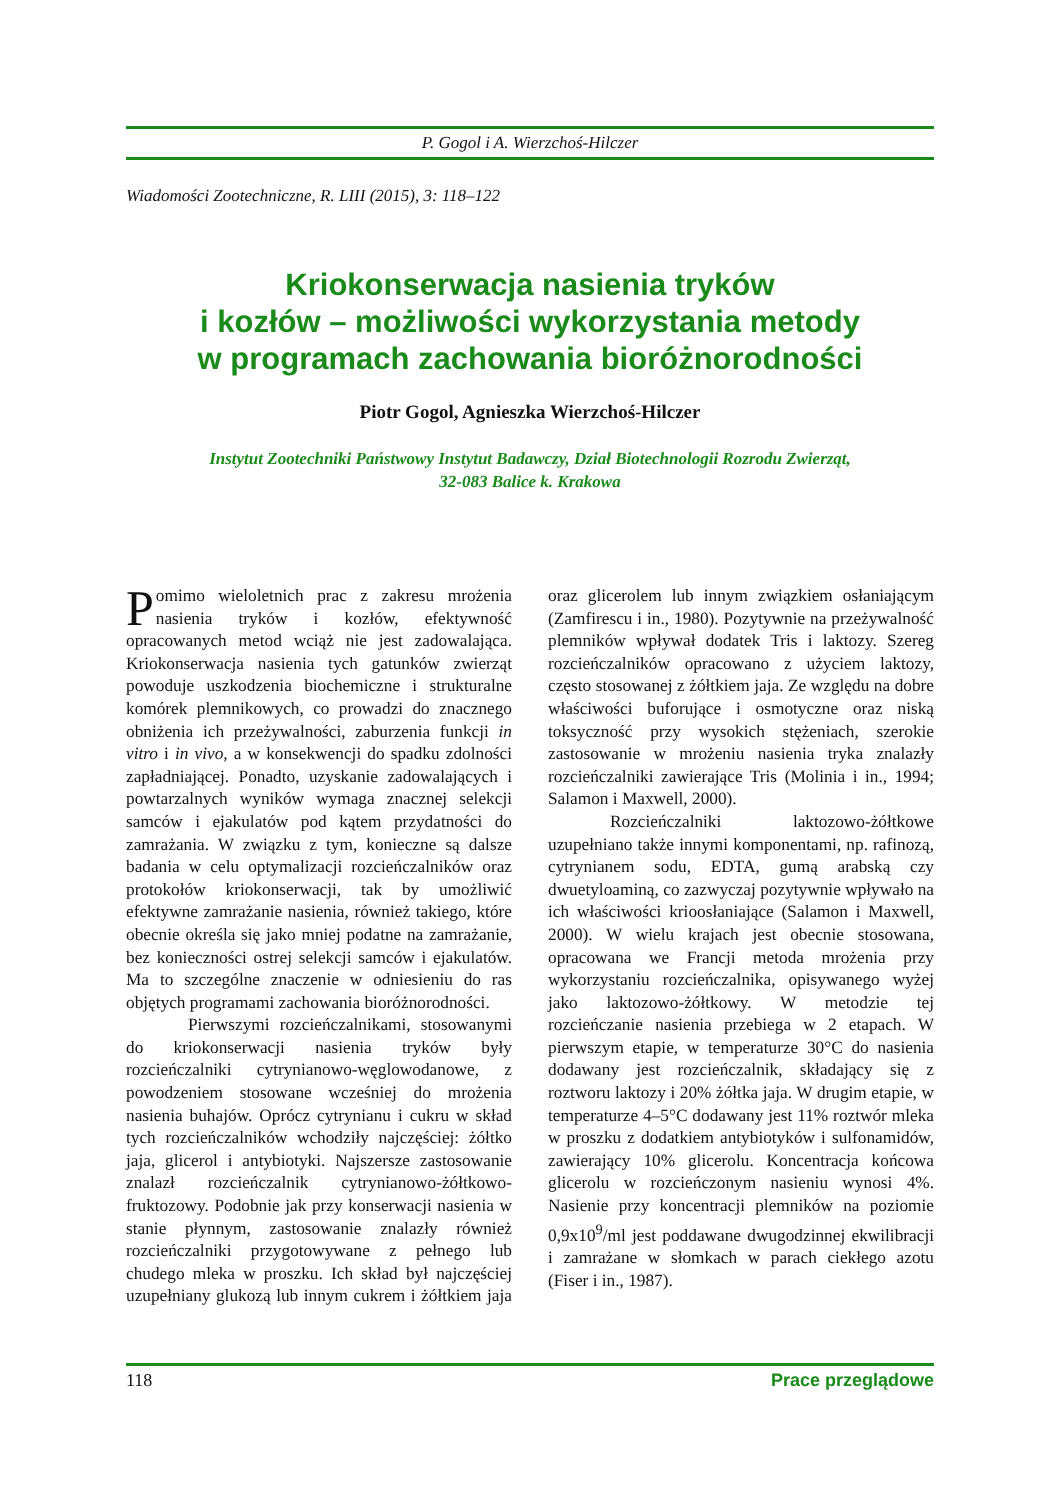P. Gogol i A. Wierzchoś-Hilczer
Wiadomości Zootechniczne, R. LIII (2015), 3: 118–122
Kriokonserwacja nasienia tryków
i kozłów – możliwości wykorzystania metody
w programach zachowania bioróżnorodności
Piotr Gogol, Agnieszka Wierzchoś-Hilczer
Instytut Zootechniki Państwowy Instytut Badawczy, Dział Biotechnologii Rozrodu Zwierząt,
32-083 Balice k. Krakowa
Pomimo wieloletnich prac z zakresu mrożenia nasienia tryków i kozłów, efektywność opracowanych metod wciąż nie jest zadowalająca. Kriokonserwacja nasienia tych gatunków zwierząt powoduje uszkodzenia biochemiczne i strukturalne komórek plemnikowych, co prowadzi do znacznego obniżenia ich przeżywalności, zaburzenia funkcji in vitro i in vivo, a w konsekwencji do spadku zdolności zapładniającej. Ponadto, uzyskanie zadowalających i powtarzalnych wyników wymaga znacznej selekcji samców i ejakulatów pod kątem przydatności do zamrażania. W związku z tym, konieczne są dalsze badania w celu optymalizacji rozcieńczalników oraz protokołów kriokonserwacji, tak by umożliwić efektywne zamrażanie nasienia, również takiego, które obecnie określa się jako mniej podatne na zamrażanie, bez konieczności ostrej selekcji samców i ejakulatów. Ma to szczególne znaczenie w odniesieniu do ras objętych programami zachowania bioróżnorodności.
Pierwszymi rozcieńczalnikami, stosowanymi do kriokonserwacji nasienia tryków były rozcieńczalniki cytrynianowo-węglowodanowe, z powodzeniem stosowane wcześniej do mrożenia nasienia buhajów. Oprócz cytrynianu i cukru w skład tych rozcieńczalników wchodziły najczęściej: żółtko jaja, glicerol i antybiotyki. Najszersze zastosowanie znalazł rozcieńczalnik cytrynianowo-żółtkowo-fruktozowy. Podobnie jak przy konserwacji nasienia w stanie płynnym, zastosowanie znalazły również rozcieńczalniki przygotowywane z pełnego lub chudego mleka w proszku. Ich skład był najczęściej uzupełniany glukozą lub innym cukrem i żółtkiem jaja oraz glicerolem lub innym związkiem osłaniającym (Zamfirescu i in., 1980). Pozytywnie na przeżywalność plemników wpływał dodatek Tris i laktozy. Szereg rozcieńczalników opracowano z użyciem laktozy, często stosowanej z żółtkiem jaja. Ze względu na dobre właściwości buforujące i osmotyczne oraz niską toksyczność przy wysokich stężeniach, szerokie zastosowanie w mrożeniu nasienia tryka znalazły rozcieńczalniki zawierające Tris (Molinia i in., 1994; Salamon i Maxwell, 2000).
Rozcieńczalniki laktozowo-żółtkowe uzupełniano także innymi komponentami, np. rafinozą, cytrynianem sodu, EDTA, gumą arabską czy dwuetyloaminą, co zazwyczaj pozytywnie wpływało na ich właściwości krioosłaniające (Salamon i Maxwell, 2000). W wielu krajach jest obecnie stosowana, opracowana we Francji metoda mrożenia przy wykorzystaniu rozcieńczalnika, opisywanego wyżej jako laktozowo-żółtkowy. W metodzie tej rozcieńczanie nasienia przebiega w 2 etapach. W pierwszym etapie, w temperaturze 30°C do nasienia dodawany jest rozcieńczalnik, składający się z roztworu laktozy i 20% żółtka jaja. W drugim etapie, w temperaturze 4–5°C dodawany jest 11% roztwór mleka w proszku z dodatkiem antybiotyków i sulfonamidów, zawierający 10% glicerolu. Koncentracja końcowa glicerolu w rozcieńczonym nasieniu wynosi 4%. Nasienie przy koncentracji plemników na poziomie 0,9x10<sup>9</sup>/ml jest poddawane dwugodzinnej ekwilibracji i zamrażane w słomkach w parach ciekłego azotu (Fiser i in., 1987).
118 Prace przeglądowe